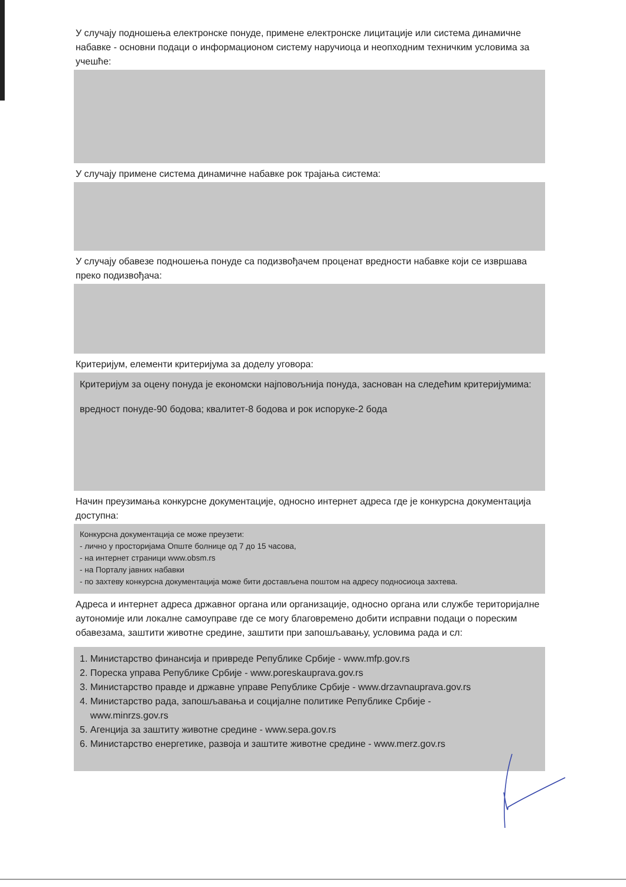У случају подношења електронске понуде, примене електронске лицитације или система динамичне набавке - основни подаци о информационом систему наручиоца и неопходним техничким условима за учешће:
У случају примене система динамичне набавке рок трајања система:
У случају обавезе подношења понуде са подизвођачем проценат вредности набавке који се извршава преко подизвођача:
Критеријум, елементи критеријума за доделу уговора:
Критеријум за оцену понуда је економски најповољнија понуда, заснован на следећим критеријумима:
вредност понуде-90 бодова; квалитет-8 бодова и рок испоруке-2 бода
Начин преузимања конкурсне документације, односно интернет адреса где је конкурсна документација доступна:
Конкурсна документација се може преузети:
- лично у просторијама Опште болнице од 7 до 15 часова,
- на интернет страници www.obsm.rs
- на Порталу јавних набавки
- по захтеву конкурсна документација може бити достављена поштом на адресу подносиоца захтева.
Адреса и интернет адреса државног органа или организације, односно органа или службе територијалне аутономије или локалне самоуправе где се могу благовремено добити исправни подаци о пореским обавезама, заштити животне средине, заштити при запошљавању, условима рада и сл:
1. Министарство финансија и привреде Републике Србије - www.mfp.gov.rs
2. Пореска управа Републике Србије - www.poreskauprava.gov.rs
3. Министарство правде и државне управе Републике Србије - www.drzavnauprava.gov.rs
4. Министарство рада, запошљавања и социјалне политике Републике Србије -
www.minrzs.gov.rs
5. Агенција за заштиту животне средине - www.sepa.gov.rs
6. Министарство енергетике, развоја и заштите животне средине - www.merz.gov.rs